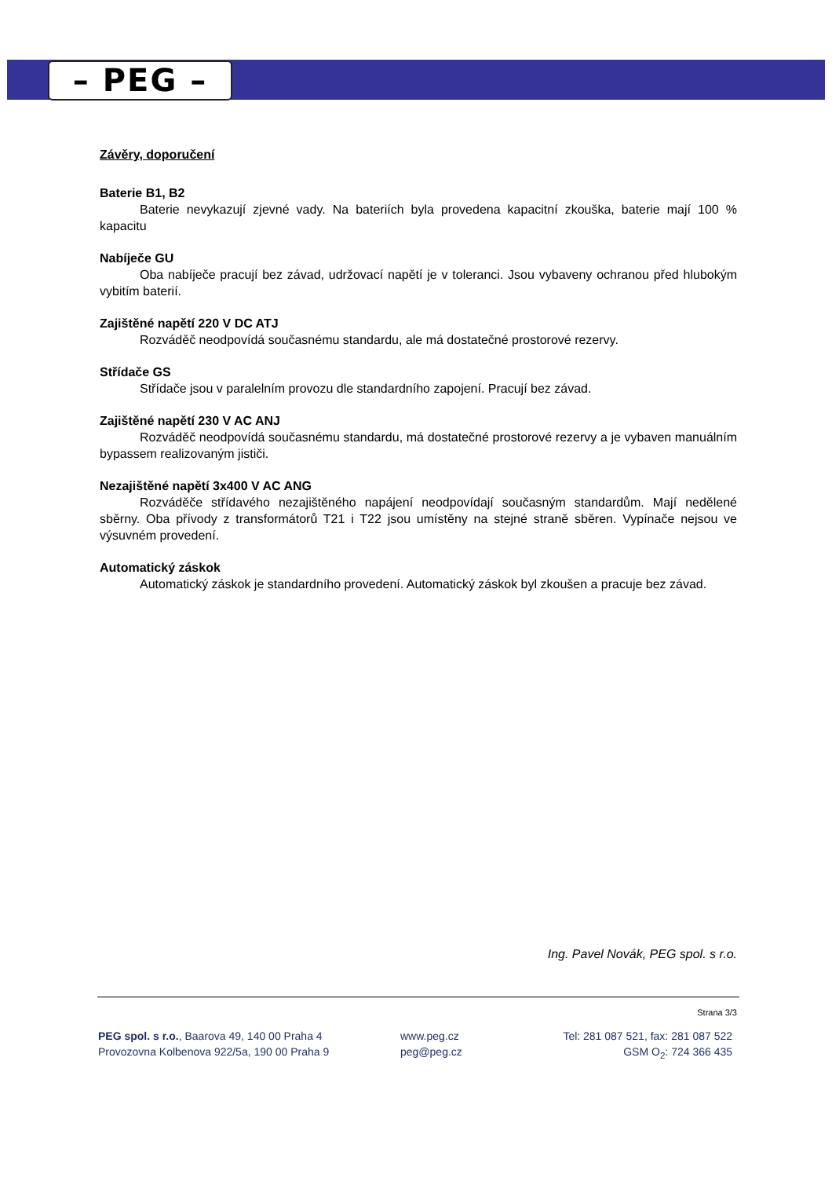– PEG –
Závěry, doporučení
Baterie B1, B2
Baterie nevykazují zjevné vady. Na bateriích byla provedena kapacitní zkouška, baterie mají 100 % kapacitu
Nabíječe GU
Oba nabíječe pracují bez závad, udržovací napětí je v toleranci. Jsou vybaveny ochranou před hlubokým vybitím baterií.
Zajištěné napětí 220 V DC ATJ
Rozváděč neodpovídá současnému standardu, ale má dostatečné prostorové rezervy.
Střídače GS
Střídače jsou v paralelním provozu dle standardního zapojení. Pracují bez závad.
Zajištěné napětí 230 V AC ANJ
Rozváděč neodpovídá současnému standardu, má dostatečné prostorové rezervy a je vybaven manuálním bypassem realizovaným jističi.
Nezajištěné napětí 3x400 V AC ANG
Rozváděče střídavého nezajištěného napájení neodpovídají současným standardům. Mají nedělené sběrny. Oba přívody z transformátorů T21 i T22 jsou umístěny na stejné straně sběren. Vypínače nejsou ve výsuvném provedení.
Automatický záskok
Automatický záskok je standardního provedení. Automatický záskok byl zkoušen a pracuje bez závad.
Ing. Pavel Novák, PEG spol. s r.o.
Strana 3/3
PEG spol. s r.o., Baarova 49, 140 00 Praha 4
Provozovna Kolbenova 922/5a, 190 00 Praha 9
www.peg.cz
peg@peg.cz
Tel: 281 087 521, fax: 281 087 522
GSM O<sub>2</sub>: 724 366 435